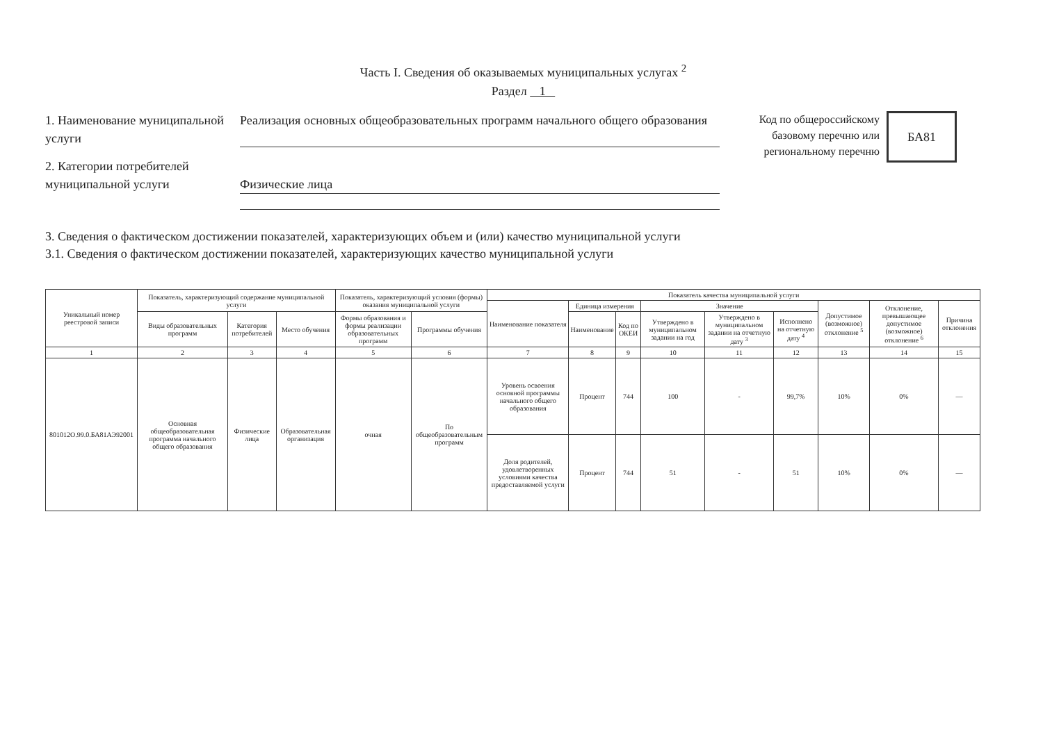Часть I. Сведения об оказываемых муниципальных услугах <sup>2</sup>
Раздел 1
1. Наименование муниципальной услуги
Реализация основных общеобразовательных программ начального общего образования
2. Категории потребителей муниципальной услуги
Физические лица
Код по общероссийскому базовому перечню или региональному перечню
БА81
3. Сведения о фактическом достижении показателей, характеризующих объем и (или) качество муниципальной услуги
3.1. Сведения о фактическом достижении показателей, характеризующих качество муниципальной услуги
| Уникальный номер реестровой записи | Показатель, характеризующий содержание муниципальной услуги | | | Показатель, характеризующий условия (формы) оказания муниципальной услуги | | Показатель качества муниципальной услуги | | | | | | | | |
| --- | --- | --- | --- | --- | --- | --- | --- | --- | --- | --- | --- | --- | --- | --- |
| | | | | | | Наименование показателя | Единица измерения | | Значение | | | Допустимое (возможное) отклонение <sup>5</sup> | Отклонение, превышающее допустимое (возможное) отклонение <sup>6</sup> | Причина отклонения |
| | Виды образовательных программ | Категория потребителей | Место обучения | Формы образования и формы реализации образовательных программ | Программы обучения | | Наименование | Код по ОКЕИ | Утверждено в муниципальном задании на год | Утверждено в муниципальном задании на отчетную дату <sup>3</sup> | Исполнено на отчетную дату <sup>4</sup> | | | |
| 1 | 2 | 3 | 4 | 5 | 6 | 7 | 8 | 9 | 10 | 11 | 12 | 13 | 14 | 15 |
| 801012О.99.0.БА81АЭ92001 | Основная общеобразовательная программа начального общего образования | Физические лица | Образовательная организация | очная | По общеобразовательным программ | Уровень освоения основной программы начального общего образования | Процент | 744 | 100 | - | 99,7% | 10% | 0% | — |
| | | | | | | Доля родителей, удовлетворенных условиями качества предоставляемой услуги | Процент | 744 | 51 | - | 51 | 10% | 0% | — |